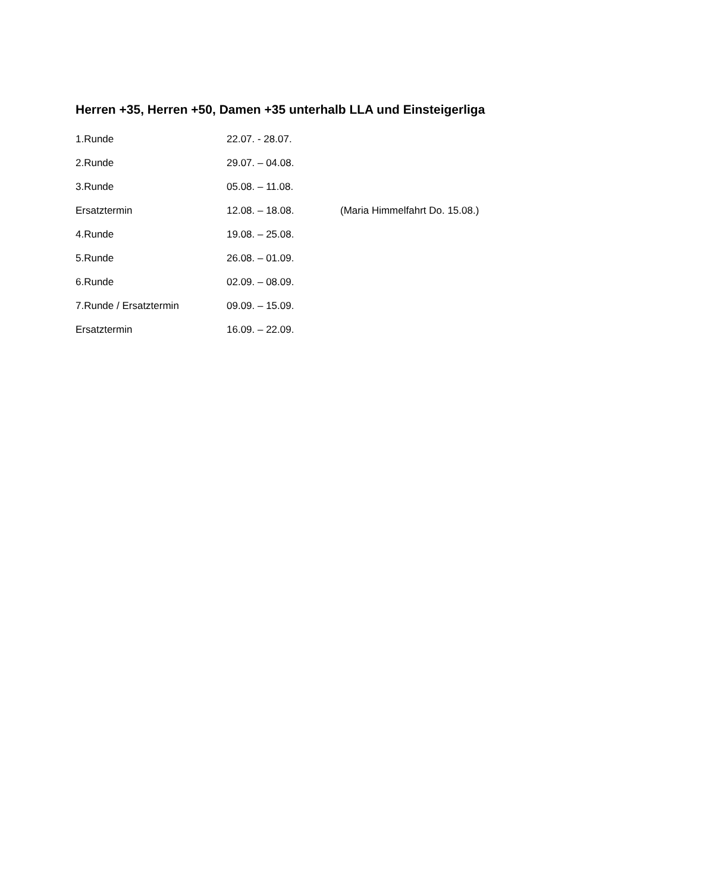Herren +35, Herren +50, Damen +35 unterhalb LLA und Einsteigerliga
| 1.Runde | 22.07. - 28.07. | |
| 2.Runde | 29.07. – 04.08. | |
| 3.Runde | 05.08. – 11.08. | |
| Ersatztermin | 12.08. – 18.08. | (Maria Himmelfahrt Do. 15.08.) |
| 4.Runde | 19.08. – 25.08. | |
| 5.Runde | 26.08. – 01.09. | |
| 6.Runde | 02.09. – 08.09. | |
| 7.Runde / Ersatztermin | 09.09. – 15.09. | |
| Ersatztermin | 16.09. – 22.09. | |